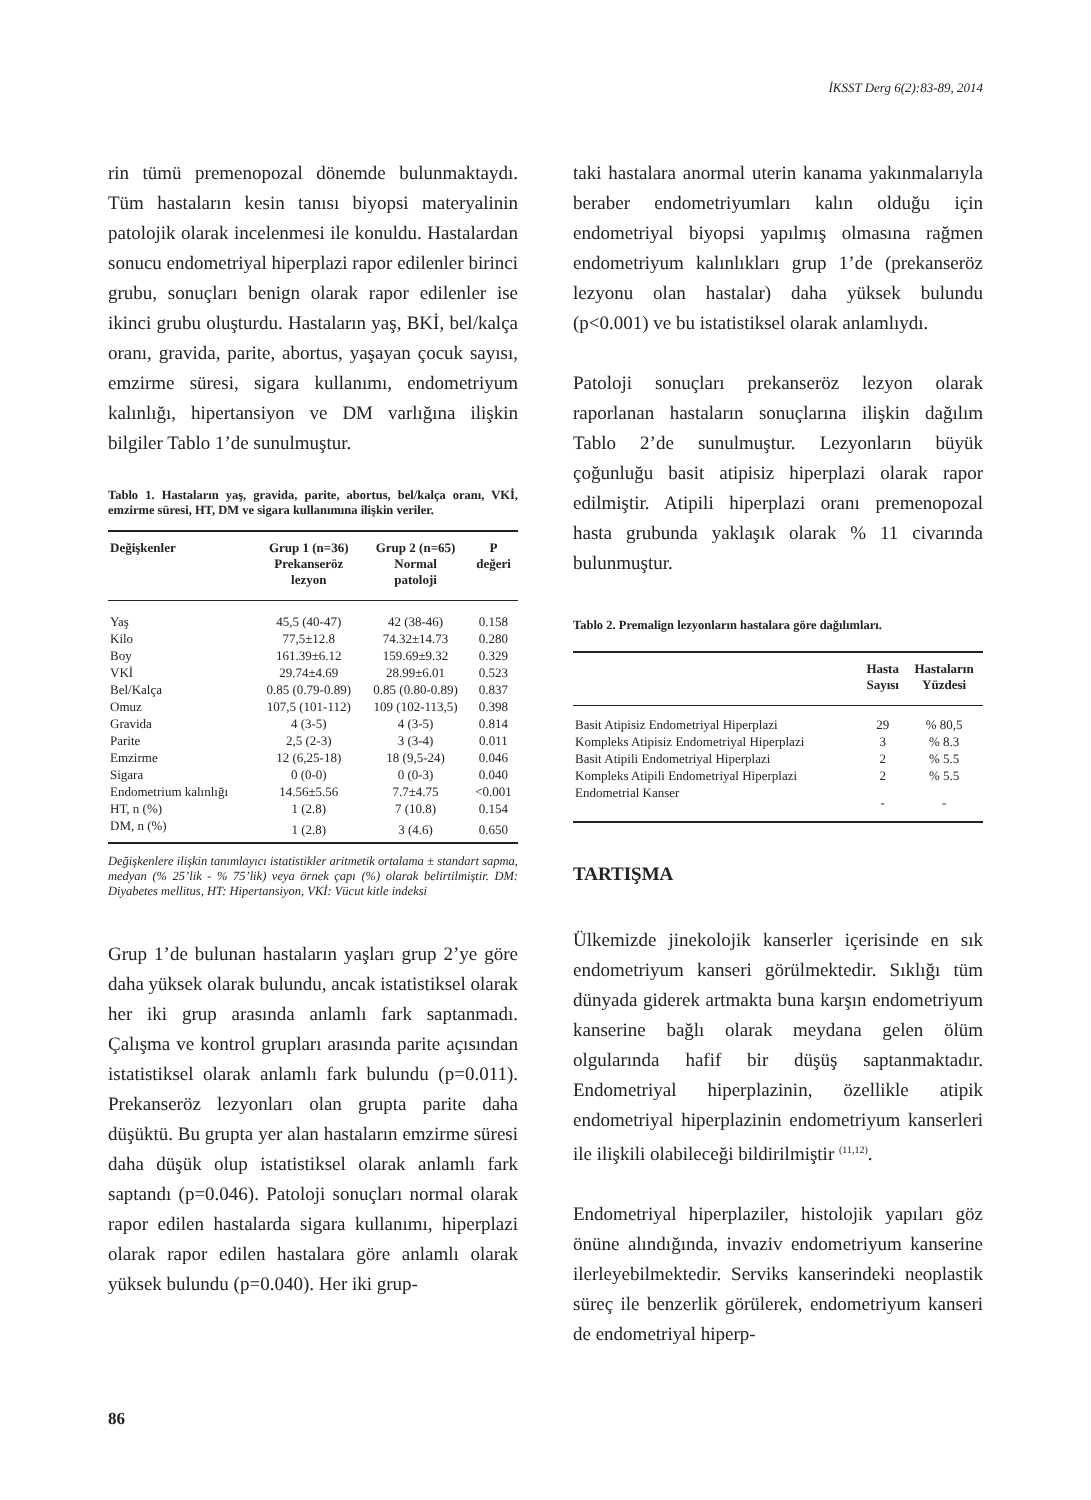İKSST Derg 6(2):83-89, 2014
rin tümü premenopozal dönemde bulunmaktaydı. Tüm hastaların kesin tanısı biyopsi materyalinin patolojik olarak incelenmesi ile konuldu. Hastalardan sonucu endometriyal hiperplazi rapor edilenler birinci grubu, sonuçları benign olarak rapor edilenler ise ikinci grubu oluşturdu. Hastaların yaş, BKİ, bel/kalça oranı, gravida, parite, abortus, yaşayan çocuk sayısı, emzirme süresi, sigara kullanımı, endometriyum kalınlığı, hipertansiyon ve DM varlığına ilişkin bilgiler Tablo 1’de sunulmuştur.
Tablo 1. Hastaların yaş, gravida, parite, abortus, bel/kalça oranı, VKİ, emzirme süresi, HT, DM ve sigara kullanımına ilişkin veriler.
| Değişkenler | Grup 1 (n=36) Prekanseröz lezyon | Grup 2 (n=65) Normal patoloji | P değeri |
| --- | --- | --- | --- |
| Yaş | 45,5 (40-47) | 42 (38-46) | 0.158 |
| Kilo | 77,5±12.8 | 74.32±14.73 | 0.280 |
| Boy | 161.39±6.12 | 159.69±9.32 | 0.329 |
| VKİ | 29.74±4.69 | 28.99±6.01 | 0.523 |
| Bel/Kalça | 0.85 (0.79-0.89) | 0.85 (0.80-0.89) | 0.837 |
| Omuz | 107,5 (101-112) | 109 (102-113,5) | 0.398 |
| Gravida | 4 (3-5) | 4 (3-5) | 0.814 |
| Parite | 2,5 (2-3) | 3 (3-4) | 0.011 |
| Emzirme | 12 (6,25-18) | 18 (9,5-24) | 0.046 |
| Sigara | 0 (0-0) | 0 (0-3) | 0.040 |
| Endometrium kalınlığı | 14.56±5.56 | 7.7±4.75 | <0.001 |
| HT, n (%) | 1 (2.8) | 7 (10.8) | 0.154 |
| DM, n (%) | 1 (2.8) | 3 (4.6) | 0.650 |
Değişkenlere ilişkin tanımlayıcı istatistikler aritmetik ortalama ± standart sapma, medyan (% 25’lik - % 75’lik) veya örnek çapı (%) olarak belirtilmiştir. DM: Diyabetes mellitus, HT: Hipertansiyon, VKİ: Vücut kitle indeksi
Grup 1’de bulunan hastaların yaşları grup 2’ye göre daha yüksek olarak bulundu, ancak istatistiksel olarak her iki grup arasında anlamlı fark saptanmadı. Çalışma ve kontrol grupları arasında parite açısından istatistiksel olarak anlamlı fark bulundu (p=0.011). Prekanseröz lezyonları olan grupta parite daha düşüktü. Bu grupta yer alan hastaların emzirme süresi daha düşük olup istatistiksel olarak anlamlı fark saptandı (p=0.046). Patoloji sonuçları normal olarak rapor edilen hastalarda sigara kullanımı, hiperplazi olarak rapor edilen hastalara göre anlamlı olarak yüksek bulundu (p=0.040). Her iki grup-
taki hastalara anormal uterin kanama yakınmalarıyla beraber endometriyumları kalın olduğu için endometriyal biyopsi yapılmış olmasına rağmen endometriyum kalınlıkları grup 1’de (prekanseröz lezyonu olan hastalar) daha yüksek bulundu (p<0.001) ve bu istatistiksel olarak anlamlıydı.
Patoloji sonuçları prekanseröz lezyon olarak raporlanan hastaların sonuçlarına ilişkin dağılım Tablo 2’de sunulmuştur. Lezyonların büyük çoğunluğu basit atipisiz hiperplazi olarak rapor edilmiştir. Atipili hiperplazi oranı premenopozal hasta grubunda yaklaşık olarak % 11 civarında bulunmuştur.
Tablo 2. Premalign lezyonların hastalara göre dağılımları.
| | Hasta Sayısı | Hastaların Yüzdesi |
| --- | --- | --- |
| Basit Atipisiz Endometriyal Hiperplazi | 29 | % 80,5 |
| Kompleks Atipisiz Endometriyal Hiperplazi | 3 | % 8.3 |
| Basit Atipili Endometriyal Hiperplazi | 2 | % 5.5 |
| Kompleks Atipili Endometriyal Hiperplazi | 2 | % 5.5 |
| Endometrial Kanser | - | - |
TARTIŞMA
Ülkemizde jinekolojik kanserler içerisinde en sık endometriyum kanseri görülmektedir. Sıklığı tüm dünyada giderek artmakta buna karşın endometriyum kanserine bağlı olarak meydana gelen ölüm olgularında hafif bir düşüş saptanmaktadır. Endometriyal hiperplazinin, özellikle atipik endometriyal hiperplazinin endometriyum kanserleri ile ilişkili olabileceği bildirilmiştir <sup>(11,12)</sup>.
Endometriyal hiperplaziler, histolojik yapıları göz önüne alındığında, invaziv endometriyum kanserine ilerleyebilmektedir. Serviks kanserindeki neoplastik süreç ile benzerlik görülerek, endometriyum kanseri de endometriyal hiperp-
86